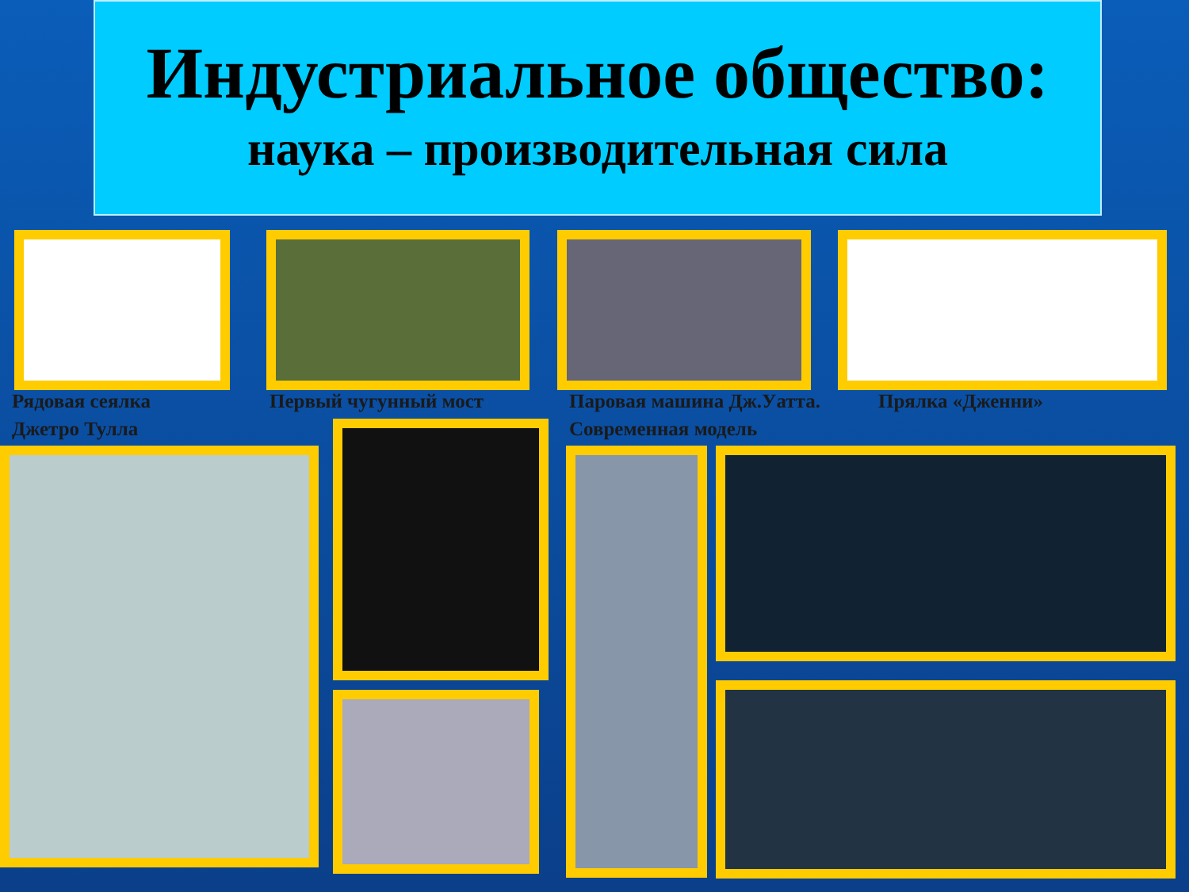Индустриальное общество:
наука – производительная сила
Рядовая сеялка
Джетро Тулла
Первый чугунный мост
Паровая машина Дж.Уатта.
Современная модель
Прялка «Дженни»